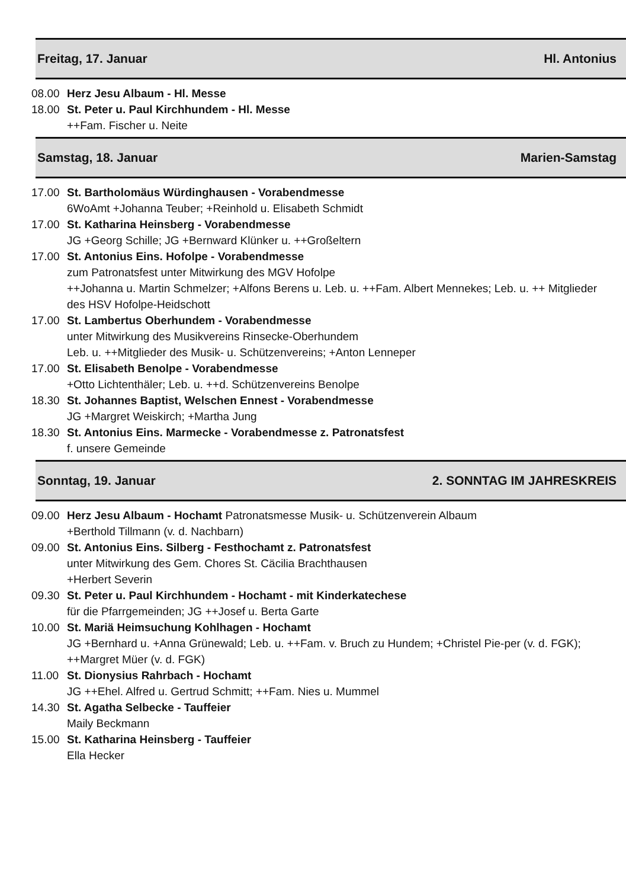Freitag, 17. Januar Hl. Antonius
08.00 Herz Jesu Albaum - Hl. Messe
18.00 St. Peter u. Paul Kirchhundem - Hl. Messe
++Fam. Fischer u. Neite
Samstag, 18. Januar Marien-Samstag
17.00 St. Bartholomäus Würdinghausen - Vorabendmesse
6WoAmt +Johanna Teuber; +Reinhold u. Elisabeth Schmidt
17.00 St. Katharina Heinsberg - Vorabendmesse
JG +Georg Schille; JG +Bernward Klünker u. ++Großeltern
17.00 St. Antonius Eins. Hofolpe - Vorabendmesse
zum Patronatsfest unter Mitwirkung des MGV Hofolpe
++Johanna u. Martin Schmelzer; +Alfons Berens u. Leb. u. ++Fam. Albert Mennekes; Leb. u. ++ Mitglieder des HSV Hofolpe-Heidschott
17.00 St. Lambertus Oberhundem - Vorabendmesse
unter Mitwirkung des Musikvereins Rinsecke-Oberhundem
Leb. u. ++Mitglieder des Musik- u. Schützenvereins; +Anton Lenneper
17.00 St. Elisabeth Benolpe - Vorabendmesse
+Otto Lichtenthäler; Leb. u. ++d. Schützenvereins Benolpe
18.30 St. Johannes Baptist, Welschen Ennest - Vorabendmesse
JG +Margret Weiskirch; +Martha Jung
18.30 St. Antonius Eins. Marmecke - Vorabendmesse z. Patronatsfest
f. unsere Gemeinde
Sonntag, 19. Januar 2. SONNTAG IM JAHRESKREIS
09.00 Herz Jesu Albaum - Hochamt Patronatsmesse Musik- u. Schützenverein Albaum
+Berthold Tillmann (v. d. Nachbarn)
09.00 St. Antonius Eins. Silberg - Festhochamt z. Patronatsfest
unter Mitwirkung des Gem. Chores St. Cäcilia Brachthausen
+Herbert Severin
09.30 St. Peter u. Paul Kirchhundem - Hochamt - mit Kinderkatechese
für die Pfarrgemeinden; JG ++Josef u. Berta Garte
10.00 St. Mariä Heimsuchung Kohlhagen - Hochamt
JG +Bernhard u. +Anna Grünewald; Leb. u. ++Fam. v. Bruch zu Hundem; +Christel Pie-per (v. d. FGK); ++Margret Müer (v. d. FGK)
11.00 St. Dionysius Rahrbach - Hochamt
JG ++Ehel. Alfred u. Gertrud Schmitt; ++Fam. Nies u. Mummel
14.30 St. Agatha Selbecke - Tauffeier
Maily Beckmann
15.00 St. Katharina Heinsberg - Tauffeier
Ella Hecker